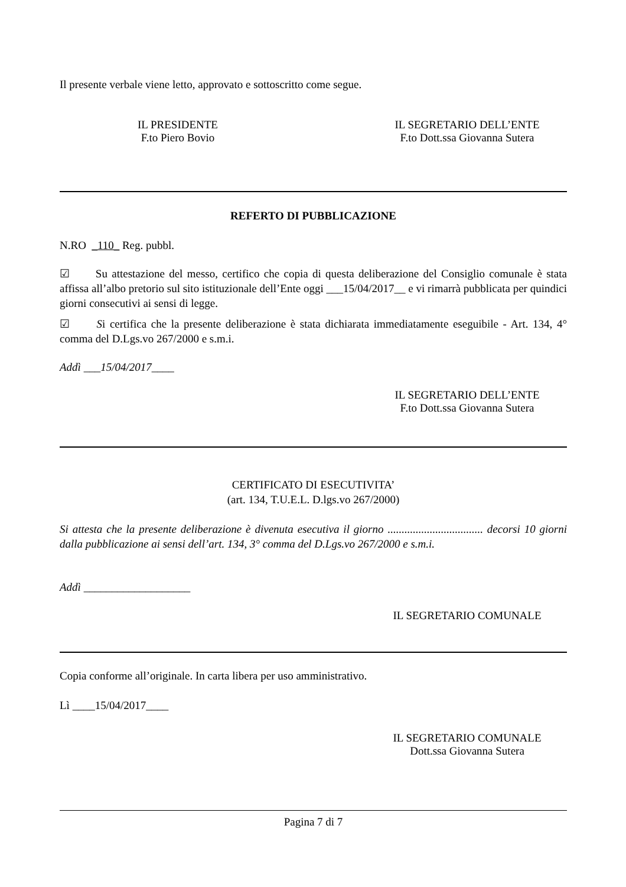Il presente verbale viene letto, approvato e sottoscritto come segue.
IL PRESIDENTE
F.to Piero Bovio
IL SEGRETARIO DELL’ENTE
F.to Dott.ssa Giovanna Sutera
REFERTO DI PUBBLICAZIONE
N.RO _110_ Reg. pubbl.
☑ Su attestazione del messo, certifico che copia di questa deliberazione del Consiglio comunale è stata affissa all’albo pretorio sul sito istituzionale dell’Ente oggi ___15/04/2017__ e vi rimarrà pubblicata per quindici giorni consecutivi ai sensi di legge.
☑ Si certifica che la presente deliberazione è stata dichiarata immediatamente eseguibile - Art. 134, 4° comma del D.Lgs.vo 267/2000 e s.m.i.
Addì ___15/04/2017____
IL SEGRETARIO DELL’ENTE
F.to Dott.ssa Giovanna Sutera
CERTIFICATO DI ESECUTIVITA’
(art. 134, T.U.E.L. D.lgs.vo 267/2000)
Si attesta che la presente deliberazione è divenuta esecutiva il giorno .................................. decorsi 10 giorni dalla pubblicazione ai sensi dell’art. 134, 3° comma del D.Lgs.vo 267/2000 e s.m.i.
Addì ___________________
IL SEGRETARIO COMUNALE
Copia conforme all’originale. In carta libera per uso amministrativo.
Lì ____15/04/2017____
IL SEGRETARIO COMUNALE
Dott.ssa Giovanna Sutera
Pagina 7 di 7